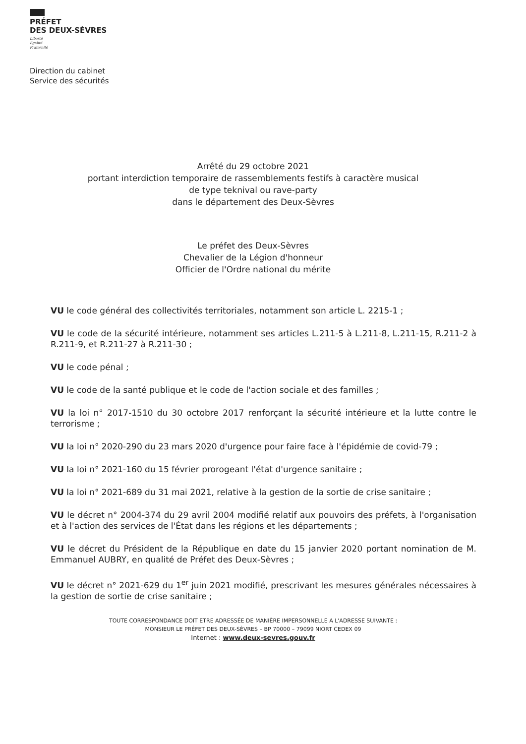PRÉFET
DES DEUX-SÈVRES
Liberté
Égalité
Fraternité
Direction du cabinet
Service des sécurités
Arrêté du 29 octobre 2021
portant interdiction temporaire de rassemblements festifs à caractère musical
de type teknival ou rave-party
dans le département des Deux-Sèvres
Le préfet des Deux-Sèvres
Chevalier de la Légion d'honneur
Officier de l'Ordre national du mérite
VU le code général des collectivités territoriales, notamment son article L. 2215-1 ;
VU le code de la sécurité intérieure, notamment ses articles L.211-5 à L.211-8, L.211-15, R.211-2 à R.211-9, et R.211-27 à R.211-30 ;
VU le code pénal ;
VU le code de la santé publique et le code de l'action sociale et des familles ;
VU la loi n° 2017-1510 du 30 octobre 2017 renforçant la sécurité intérieure et la lutte contre le terrorisme ;
VU la loi n° 2020-290 du 23 mars 2020 d'urgence pour faire face à l'épidémie de covid-79 ;
VU la loi n° 2021-160 du 15 février prorogeant l'état d'urgence sanitaire ;
VU la loi n° 2021-689 du 31 mai 2021, relative à la gestion de la sortie de crise sanitaire ;
VU le décret n° 2004-374 du 29 avril 2004 modifié relatif aux pouvoirs des préfets, à l'organisation et à l'action des services de l'État dans les régions et les départements ;
VU le décret du Président de la République en date du 15 janvier 2020 portant nomination de M. Emmanuel AUBRY, en qualité de Préfet des Deux-Sèvres ;
VU le décret n° 2021-629 du 1<sup>er</sup> juin 2021 modifié, prescrivant les mesures générales nécessaires à la gestion de sortie de crise sanitaire ;
TOUTE CORRESPONDANCE DOIT ETRE ADRESSÉE DE MANIÈRE IMPERSONNELLE A L'ADRESSE SUIVANTE :
MONSIEUR LE PRÉFET DES DEUX-SÈVRES – BP 70000 – 79099 NIORT CEDEX 09
Internet : www.deux-sevres.gouv.fr